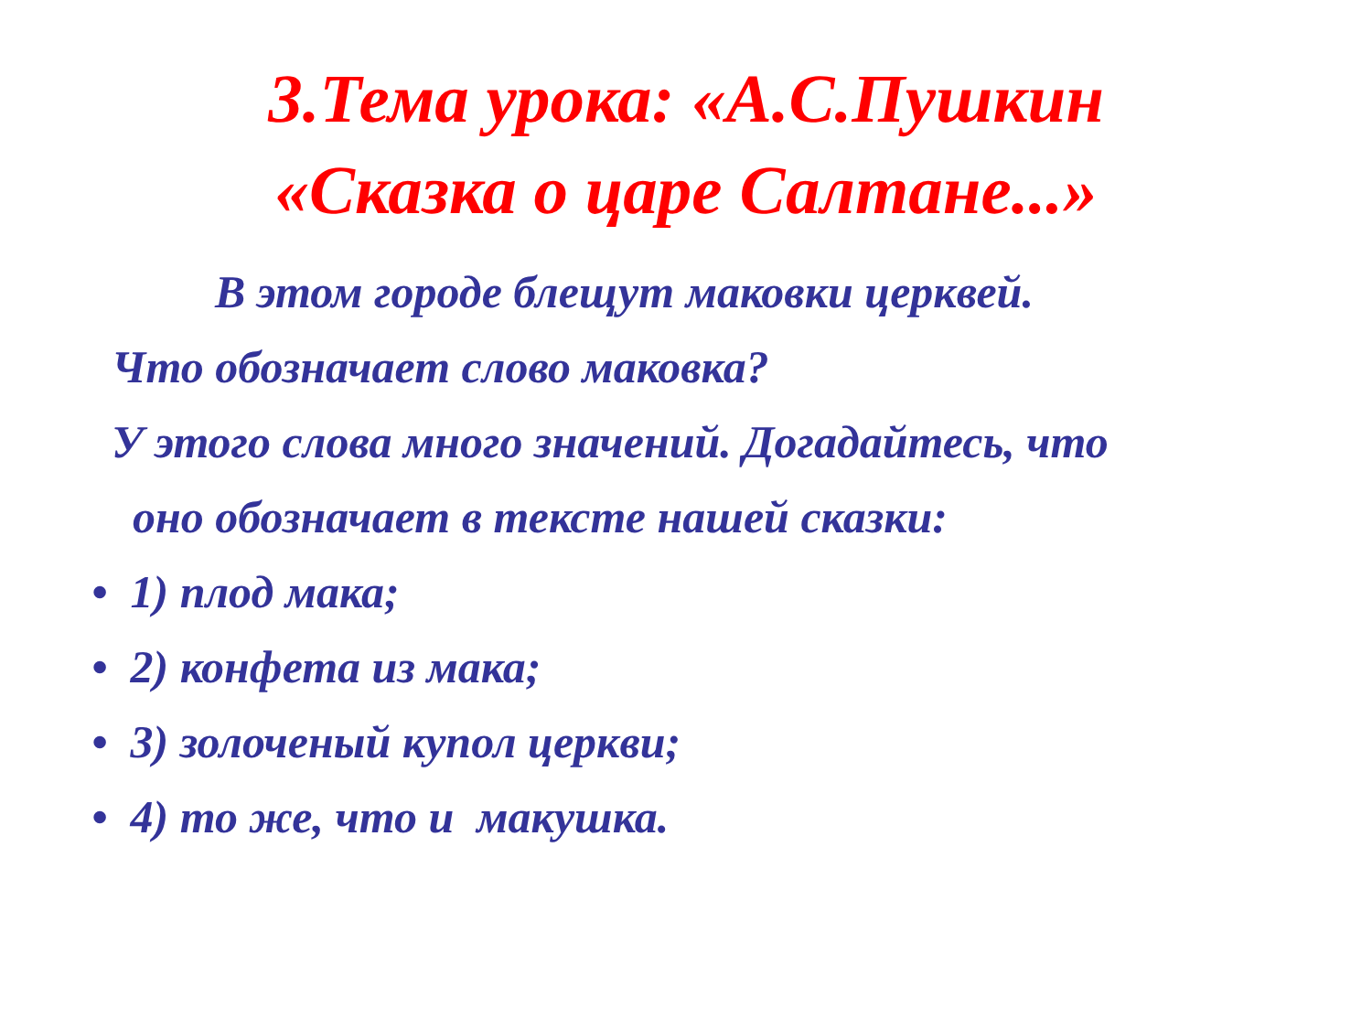3.Тема урока: «А.С.Пушкин
«Сказка о царе Салтане...»
В этом городе блещут маковки церквей.
Что обозначает слово маковка?
У этого слова много значений. Догадайтесь, что
оно обозначает в тексте нашей сказки:
• 1) плод мака;
• 2) конфета из мака;
• 3) золоченый купол церкви;
• 4) то же, что и макушка.